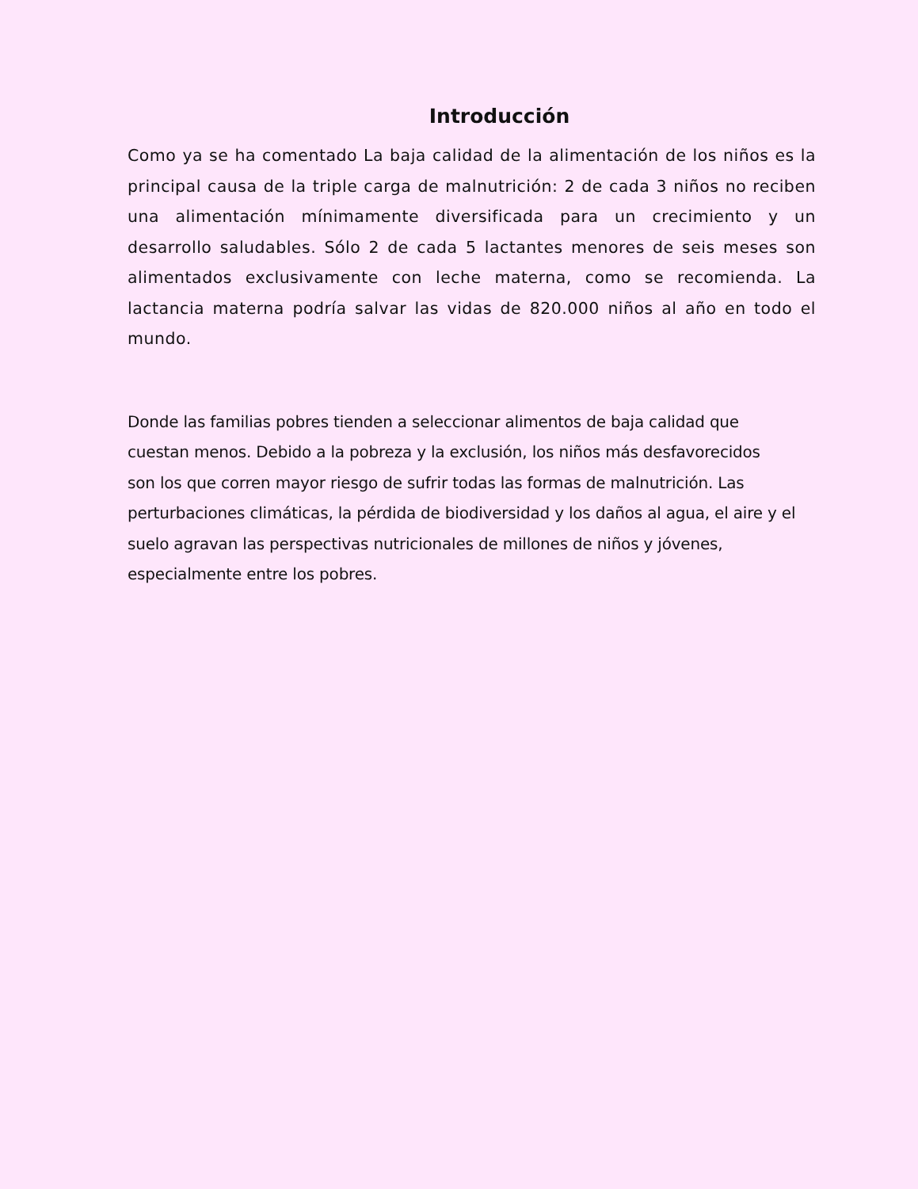Introducción
Como ya se ha comentado La baja calidad de la alimentación de los niños es la principal causa de la triple carga de malnutrición: 2 de cada 3 niños no reciben una alimentación mínimamente diversificada para un crecimiento y un desarrollo saludables. Sólo 2 de cada 5 lactantes menores de seis meses son alimentados exclusivamente con leche materna, como se recomienda. La lactancia materna podría salvar las vidas de 820.000 niños al año en todo el mundo.
Donde las familias pobres tienden a seleccionar alimentos de baja calidad que
cuestan menos. Debido a la pobreza y la exclusión, los niños más desfavorecidos
son los que corren mayor riesgo de sufrir todas las formas de malnutrición. Las
perturbaciones climáticas, la pérdida de biodiversidad y los daños al agua, el aire y el
suelo agravan las perspectivas nutricionales de millones de niños y jóvenes,
especialmente entre los pobres.